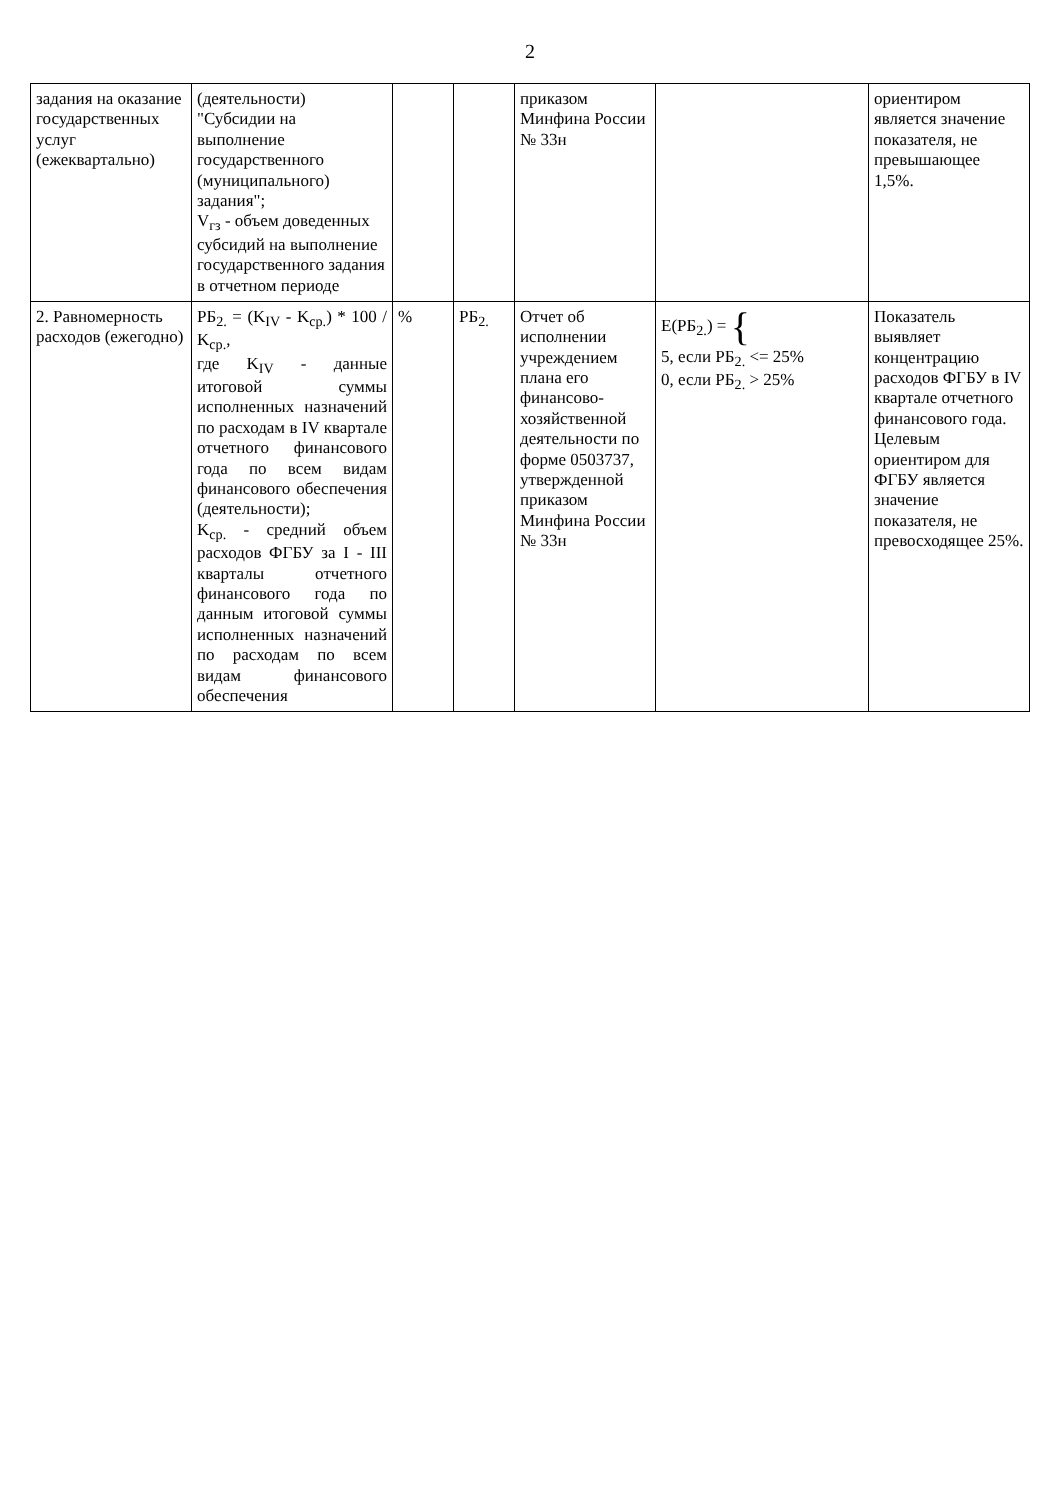2
| задания на оказание государственных услуг (ежеквартально) | (деятельности) "Субсидии на выполнение государственного (муниципального) задания"; V<sub>гз</sub> - объем доведенных субсидий на выполнение государственного задания в отчетном периоде | | | приказом Минфина России № 33н | | ориентиром является значение показателя, не превышающее 1,5%. |
| 2. Равномерность расходов (ежегодно) | РБ<sub>2.</sub> = (K<sub>IV</sub> - K<sub>ср.</sub>) * 100 / K<sub>ср.</sub>, где K<sub>IV</sub> - данные итоговой суммы исполненных назначений по расходам в IV квартале отчетного финансового года по всем видам финансового обеспечения (деятельности); K<sub>ср.</sub> - средний объем расходов ФГБУ за I - III кварталы отчетного финансового года по данным итоговой суммы исполненных назначений по расходам по всем видам финансового обеспечения | % | РБ<sub>2.</sub> | Отчет об исполнении учреждением плана его финансово-хозяйственной деятельности по форме 0503737, утвержденной приказом Минфина России № 33н | E(РБ<sub>2.</sub>) = { 5, если РБ<sub>2.</sub> <= 25% 0, если РБ<sub>2.</sub> > 25% | Показатель выявляет концентрацию расходов ФГБУ в IV квартале отчетного финансового года. Целевым ориентиром для ФГБУ является значение показателя, не превосходящее 25%. |